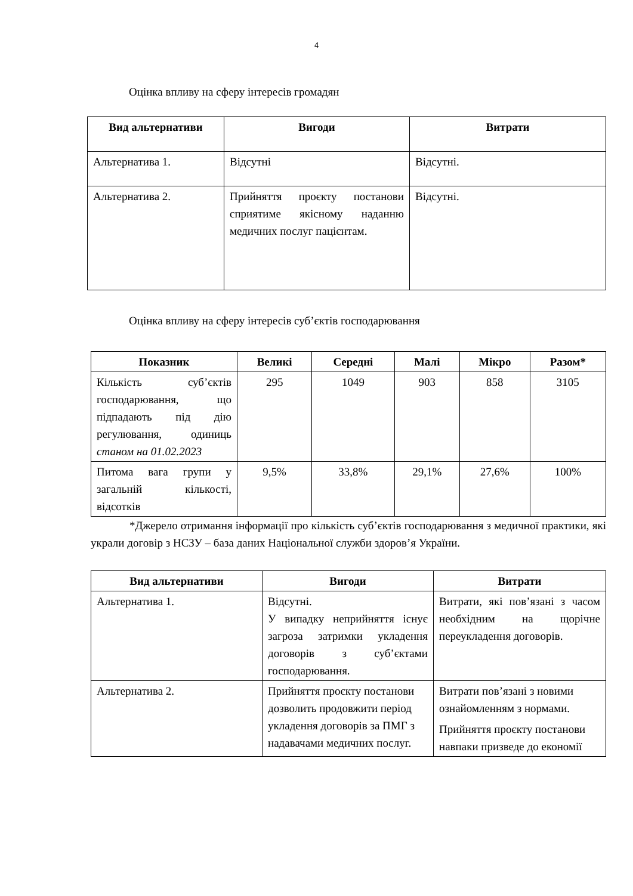4
Оцінка впливу на сферу інтересів громадян
| Вид альтернативи | Вигоди | Витрати |
| --- | --- | --- |
| Альтернатива 1. | Відсутні | Відсутні. |
| Альтернатива 2. | Прийняття проєкту постанови сприятиме якісному наданню медичних послуг пацієнтам. | Відсутні. |
Оцінка впливу на сферу інтересів суб’єктів господарювання
| Показник | Великі | Середні | Малі | Мікро | Разом* |
| --- | --- | --- | --- | --- | --- |
| Кількість суб’єктів господарювання, що підпадають під дію регулювання, одиниць станом на 01.02.2023 | 295 | 1049 | 903 | 858 | 3105 |
| Питома вага групи у загальній кількості, відсотків | 9,5% | 33,8% | 29,1% | 27,6% | 100% |
*Джерело отримання інформації про кількість суб’єктів господарювання з медичної практики, які украли договір з НСЗУ – база даних Національної служби здоров’я України.
| Вид альтернативи | Вигоди | Витрати |
| --- | --- | --- |
| Альтернатива 1. | Відсутні. У випадку неприйняття існує загроза затримки укладення договорів з суб’єктами господарювання. | Витрати, які пов’язані з часом необхідним на щорічне переукладення договорів. |
| Альтернатива 2. | Прийняття проєкту постанови дозволить продовжити період укладення договорів за ПМГ з надавачами медичних послуг. | Витрати пов’язані з новими ознайомленням з нормами. Прийняття проєкту постанови навпаки призведе до економії |